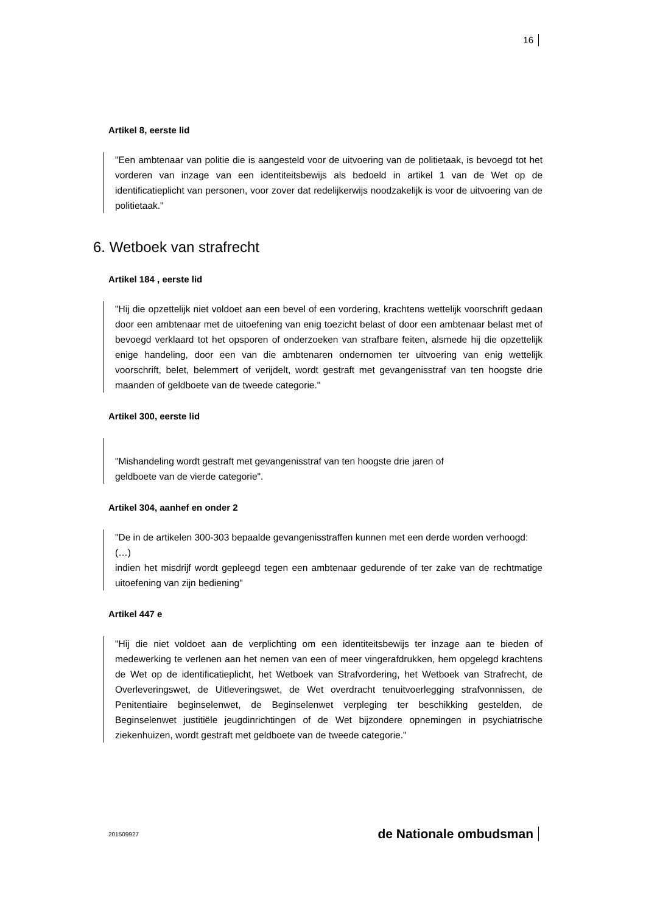16
Artikel 8, eerste lid
"Een ambtenaar van politie die is aangesteld voor de uitvoering van de politietaak, is bevoegd tot het vorderen van inzage van een identiteitsbewijs als bedoeld in artikel 1 van de Wet op de identificatieplicht van personen, voor zover dat redelijkerwijs noodzakelijk is voor de uitvoering van de politietaak."
6. Wetboek van strafrecht
Artikel 184 , eerste lid
"Hij die opzettelijk niet voldoet aan een bevel of een vordering, krachtens wettelijk voorschrift gedaan door een ambtenaar met de uitoefening van enig toezicht belast of door een ambtenaar belast met of bevoegd verklaard tot het opsporen of onderzoeken van strafbare feiten, alsmede hij die opzettelijk enige handeling, door een van die ambtenaren ondernomen ter uitvoering van enig wettelijk voorschrift, belet, belemmert of verijdelt, wordt gestraft met gevangenisstraf van ten hoogste drie maanden of geldboete van de tweede categorie."
Artikel 300, eerste lid
"Mishandeling wordt gestraft met gevangenisstraf van ten hoogste drie jaren of
geldboete van de vierde categorie".
Artikel 304, aanhef en onder 2
"De in de artikelen 300-303 bepaalde gevangenisstraffen kunnen met een derde worden verhoogd:
(…)
indien het misdrijf wordt gepleegd tegen een ambtenaar gedurende of ter zake van de rechtmatige uitoefening van zijn bediening"
Artikel 447 e
"Hij die niet voldoet aan de verplichting om een identiteitsbewijs ter inzage aan te bieden of medewerking te verlenen aan het nemen van een of meer vingerafdrukken, hem opgelegd krachtens de Wet op de identificatieplicht, het Wetboek van Strafvordering, het Wetboek van Strafrecht, de Overleveringswet, de Uitleveringswet, de Wet overdracht tenuitvoerlegging strafvonnissen, de Penitentiaire beginselenwet, de Beginselenwet verpleging ter beschikking gestelden, de Beginselenwet justitiële jeugdinrichtingen of de Wet bijzondere opnemingen in psychiatrische ziekenhuizen, wordt gestraft met geldboete van de tweede categorie."
201509927 de Nationale ombudsman